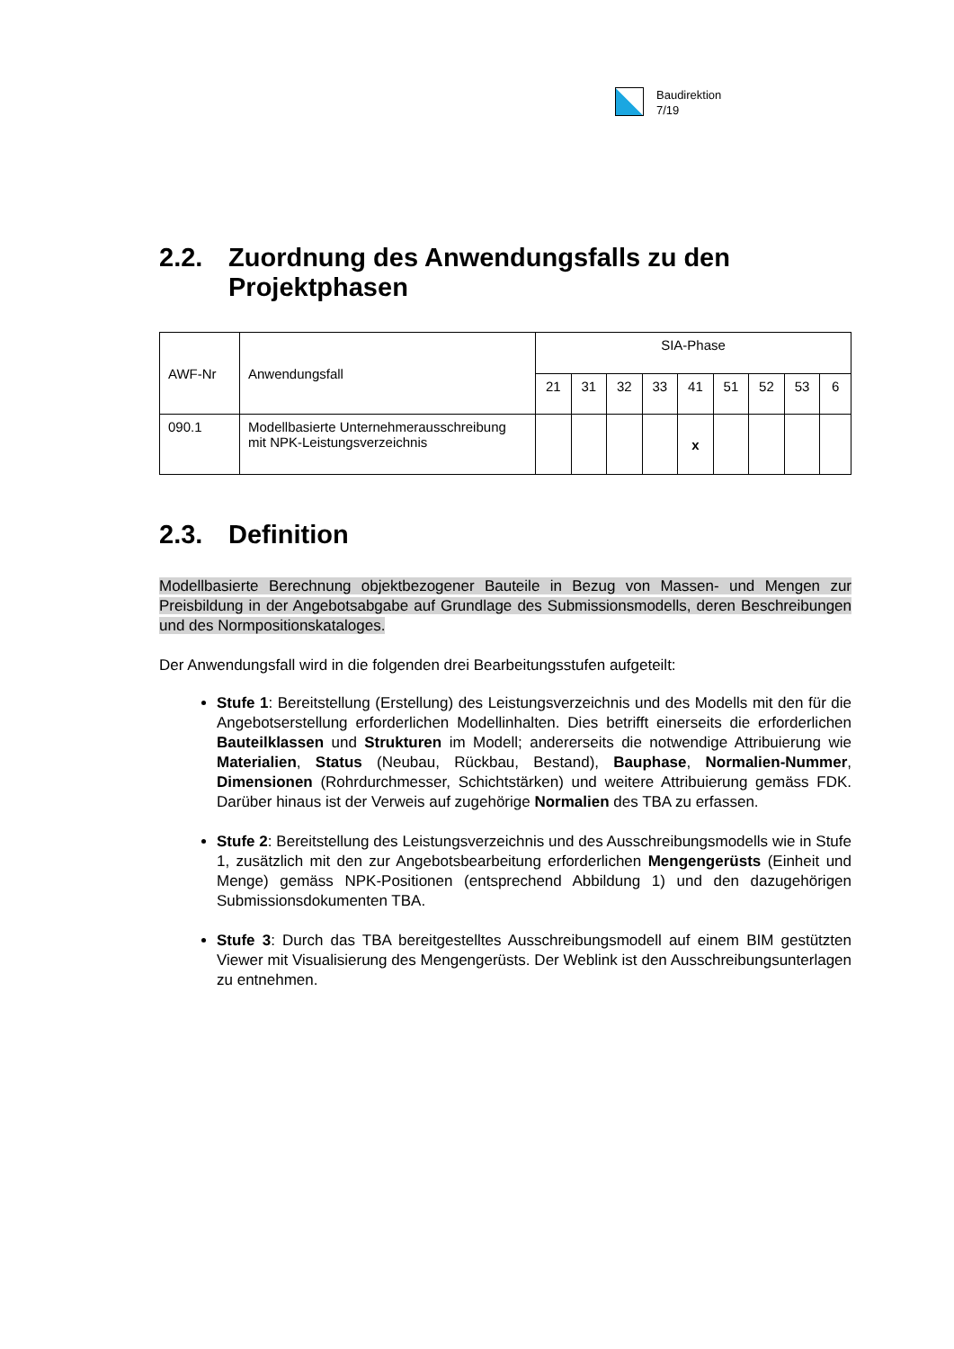Baudirektion
7/19
2.2. Zuordnung des Anwendungsfalls zu den Projektphasen
| AWF-Nr | Anwendungsfall | SIA-Phase | | | | | | | | |
| --- | --- | --- | --- | --- | --- | --- | --- | --- | --- | --- |
| | | 21 | 31 | 32 | 33 | 41 | 51 | 52 | 53 | 6 |
| 090.1 | Modellbasierte Unternehmerausschreibung mit NPK-Leistungsverzeichnis | | | | | x | | | | |
2.3. Definition
Modellbasierte Berechnung objektbezogener Bauteile in Bezug von Massen- und Mengen zur Preisbildung in der Angebotsabgabe auf Grundlage des Submissionsmodells, deren Beschreibungen und des Normpositionskataloges.
Der Anwendungsfall wird in die folgenden drei Bearbeitungsstufen aufgeteilt:
Stufe 1: Bereitstellung (Erstellung) des Leistungsverzeichnis und des Modells mit den für die Angebotserstellung erforderlichen Modellinhalten. Dies betrifft einerseits die erforderlichen Bauteilklassen und Strukturen im Modell; andererseits die notwendige Attribuierung wie Materialien, Status (Neubau, Rückbau, Bestand), Bauphase, Normalien-Nummer, Dimensionen (Rohrdurchmesser, Schichtstärken) und weitere Attribuierung gemäss FDK. Darüber hinaus ist der Verweis auf zugehörige Normalien des TBA zu erfassen.
Stufe 2: Bereitstellung des Leistungsverzeichnis und des Ausschreibungsmodells wie in Stufe 1, zusätzlich mit den zur Angebotsbearbeitung erforderlichen Mengengerüsts (Einheit und Menge) gemäss NPK-Positionen (entsprechend Abbildung 1) und den dazugehörigen Submissionsdokumenten TBA.
Stufe 3: Durch das TBA bereitgestelltes Ausschreibungsmodell auf einem BIM gestützten Viewer mit Visualisierung des Mengengerüsts. Der Weblink ist den Ausschreibungsunterlagen zu entnehmen.